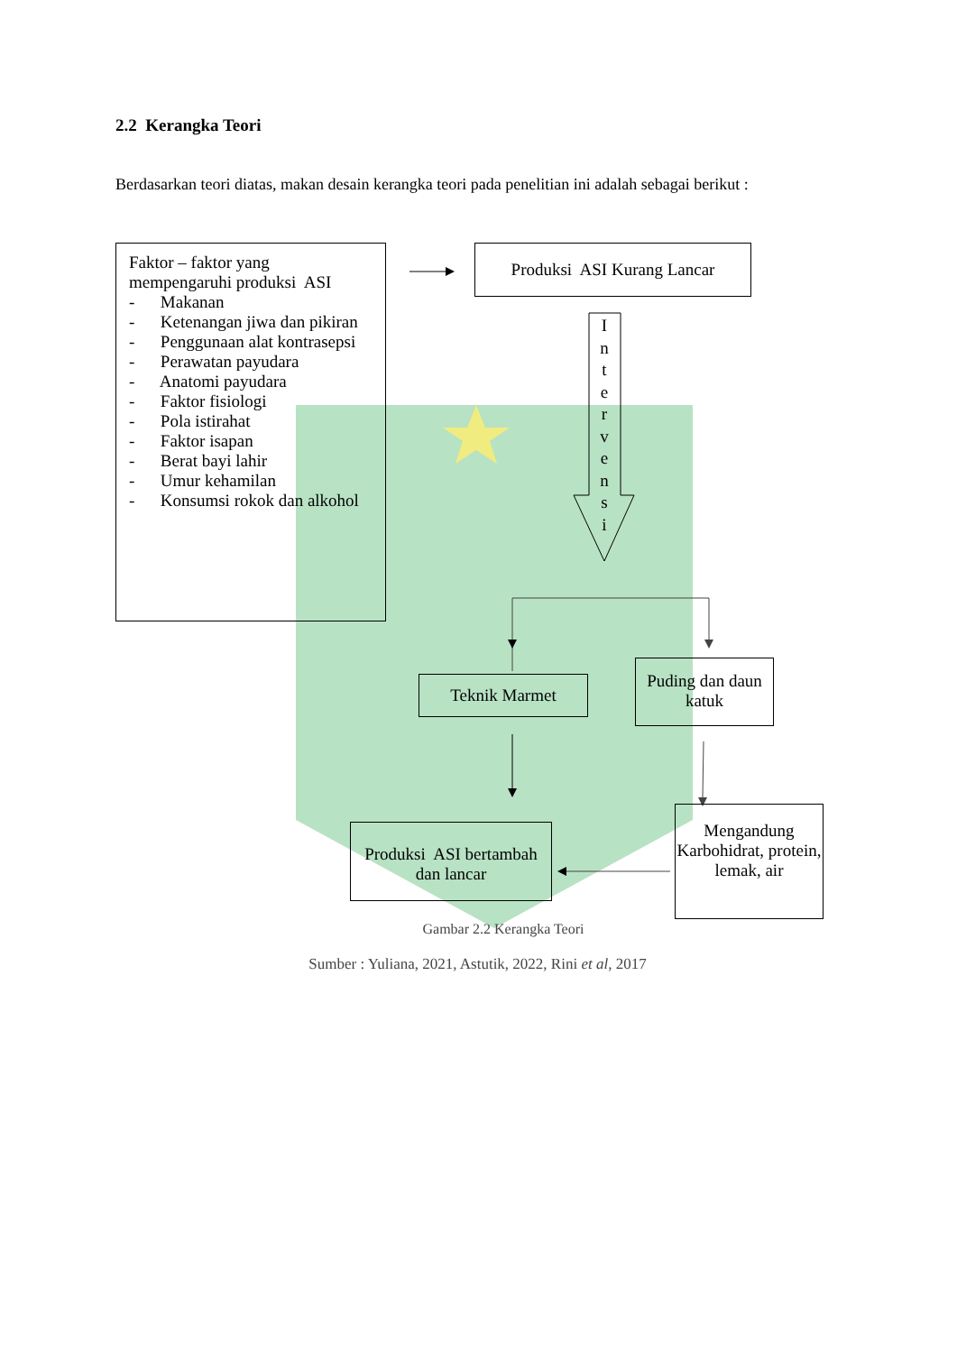2.2 Kerangka Teori
Berdasarkan teori diatas, makan desain kerangka teori pada penelitian ini adalah sebagai berikut :
Faktor – faktor yang mempengaruhi produksi ASI
- Makanan
- Ketenangan jiwa dan pikiran
- Penggunaan alat kontrasepsi
- Perawatan payudara
- Anatomi payudara
- Faktor fisiologi
- Pola istirahat
- Faktor isapan
- Berat bayi lahir
- Umur kehamilan
- Konsumsi rokok dan alkohol
Produksi ASI Kurang Lancar
I
n
t
e
r
v
e
n
s
i
Teknik Marmet
Puding dan daun katuk
Produksi ASI bertambah dan lancar
Mengandung Karbohidrat, protein, lemak, air
Gambar 2.2 Kerangka Teori
Sumber : Yuliana, 2021, Astutik, 2022, Rini et al, 2017